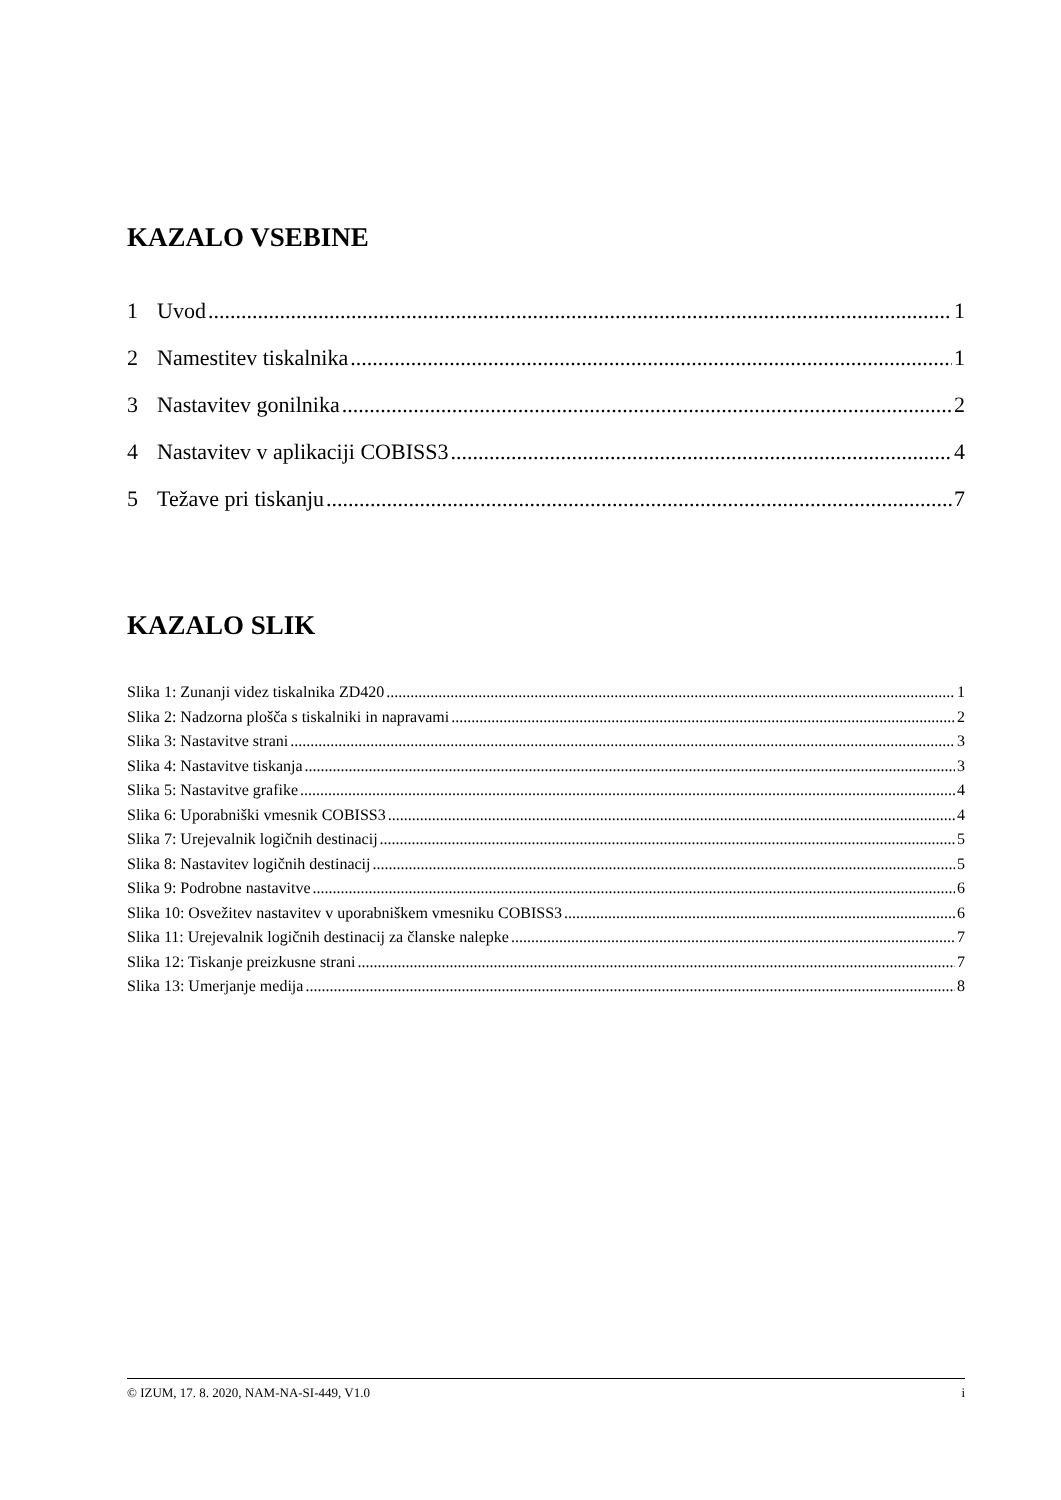KAZALO VSEBINE
1 Uvod 1
2 Namestitev tiskalnika 1
3 Nastavitev gonilnika 2
4 Nastavitev v aplikaciji COBISS3 4
5 Težave pri tiskanju 7
KAZALO SLIK
Slika 1: Zunanji videz tiskalnika ZD420 1
Slika 2: Nadzorna plošča s tiskalniki in napravami 2
Slika 3: Nastavitve strani 3
Slika 4: Nastavitve tiskanja 3
Slika 5: Nastavitve grafike 4
Slika 6: Uporabniški vmesnik COBISS3 4
Slika 7: Urejevalnik logičnih destinacij 5
Slika 8: Nastavitev logičnih destinacij 5
Slika 9: Podrobne nastavitve 6
Slika 10: Osvežitev nastavitev v uporabniškem vmesniku COBISS3 6
Slika 11: Urejevalnik logičnih destinacij za članske nalepke 7
Slika 12: Tiskanje preizkusne strani 7
Slika 13: Umerjanje medija 8
© IZUM, 17. 8. 2020, NAM-NA-SI-449, V1.0 i